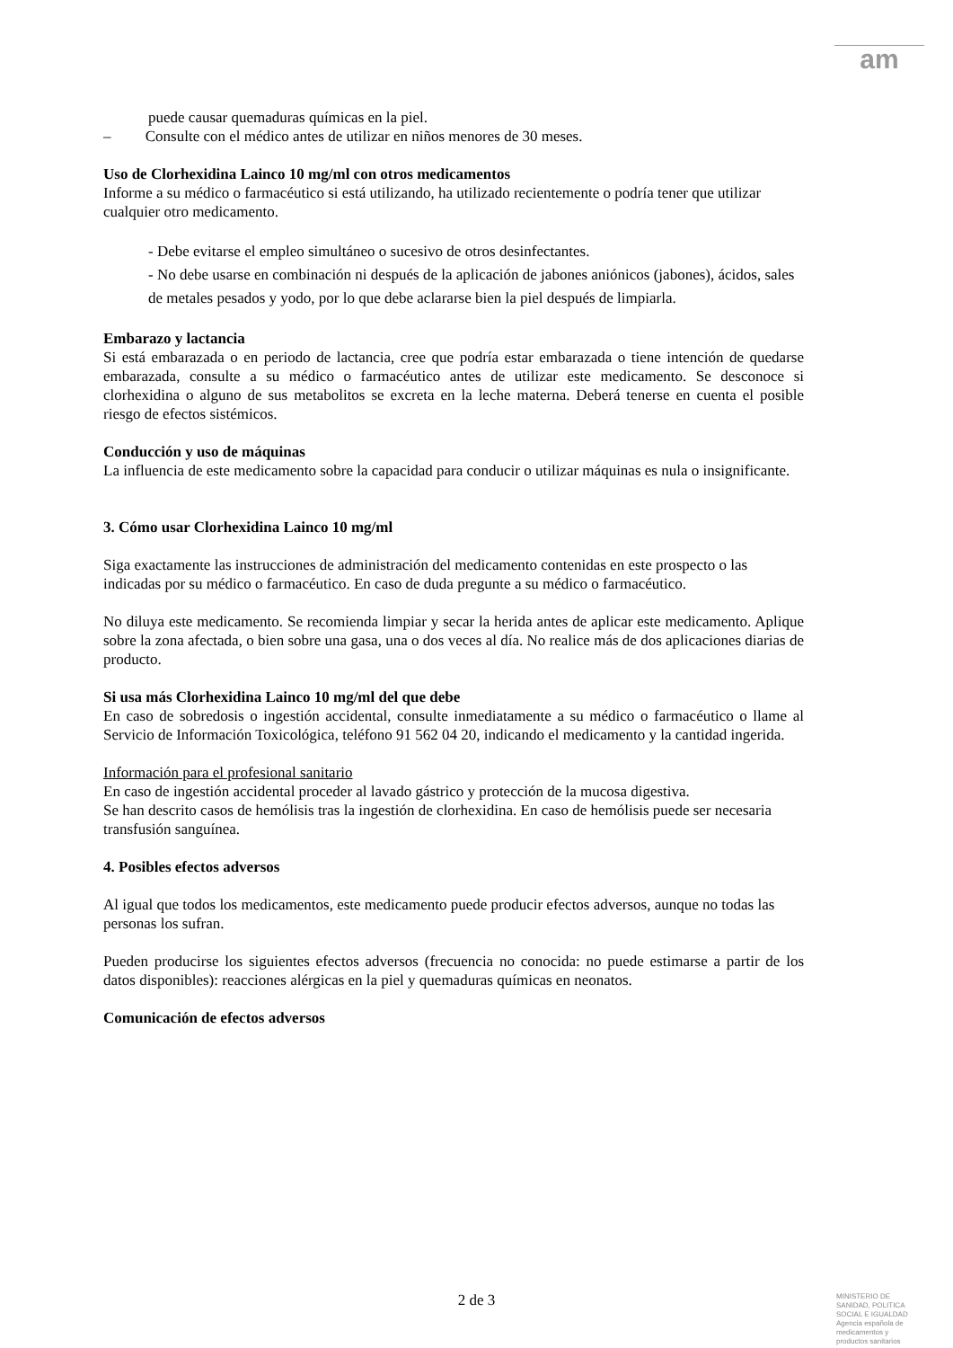am
puede causar quemaduras químicas en la piel.
– Consulte con el médico antes de utilizar en niños menores de 30 meses.
Uso de Clorhexidina Lainco 10 mg/ml con otros medicamentos
Informe a su médico o farmacéutico si está utilizando, ha utilizado recientemente o podría tener que utilizar cualquier otro medicamento.
- Debe evitarse el empleo simultáneo o sucesivo de otros desinfectantes.
- No debe usarse en combinación ni después de la aplicación de jabones aniónicos (jabones), ácidos, sales de metales pesados y yodo, por lo que debe aclararse bien la piel después de limpiarla.
Embarazo y lactancia
Si está embarazada o en periodo de lactancia, cree que podría estar embarazada o tiene intención de quedarse embarazada, consulte a su médico o farmacéutico antes de utilizar este medicamento. Se desconoce si clorhexidina o alguno de sus metabolitos se excreta en la leche materna. Deberá tenerse en cuenta el posible riesgo de efectos sistémicos.
Conducción y uso de máquinas
La influencia de este medicamento sobre la capacidad para conducir o utilizar máquinas es nula o insignificante.
3. Cómo usar Clorhexidina Lainco 10 mg/ml
Siga exactamente las instrucciones de administración del medicamento contenidas en este prospecto o las indicadas por su médico o farmacéutico. En caso de duda pregunte a su médico o farmacéutico.
No diluya este medicamento. Se recomienda limpiar y secar la herida antes de aplicar este medicamento. Aplique sobre la zona afectada, o bien sobre una gasa, una o dos veces al día. No realice más de dos aplicaciones diarias de producto.
Si usa más Clorhexidina Lainco 10 mg/ml del que debe
En caso de sobredosis o ingestión accidental, consulte inmediatamente a su médico o farmacéutico o llame al Servicio de Información Toxicológica, teléfono 91 562 04 20, indicando el medicamento y la cantidad ingerida.
Información para el profesional sanitario
En caso de ingestión accidental proceder al lavado gástrico y protección de la mucosa digestiva.
Se han descrito casos de hemólisis tras la ingestión de clorhexidina. En caso de hemólisis puede ser necesaria transfusión sanguínea.
4. Posibles efectos adversos
Al igual que todos los medicamentos, este medicamento puede producir efectos adversos, aunque no todas las personas los sufran.
Pueden producirse los siguientes efectos adversos (frecuencia no conocida: no puede estimarse a partir de los datos disponibles): reacciones alérgicas en la piel y quemaduras químicas en neonatos.
Comunicación de efectos adversos
2 de 3
MINISTERIO DE
SANIDAD, POLITICA
SOCIAL E IGUALDAD
Agencia española de
medicamentos y
productos sanitarios